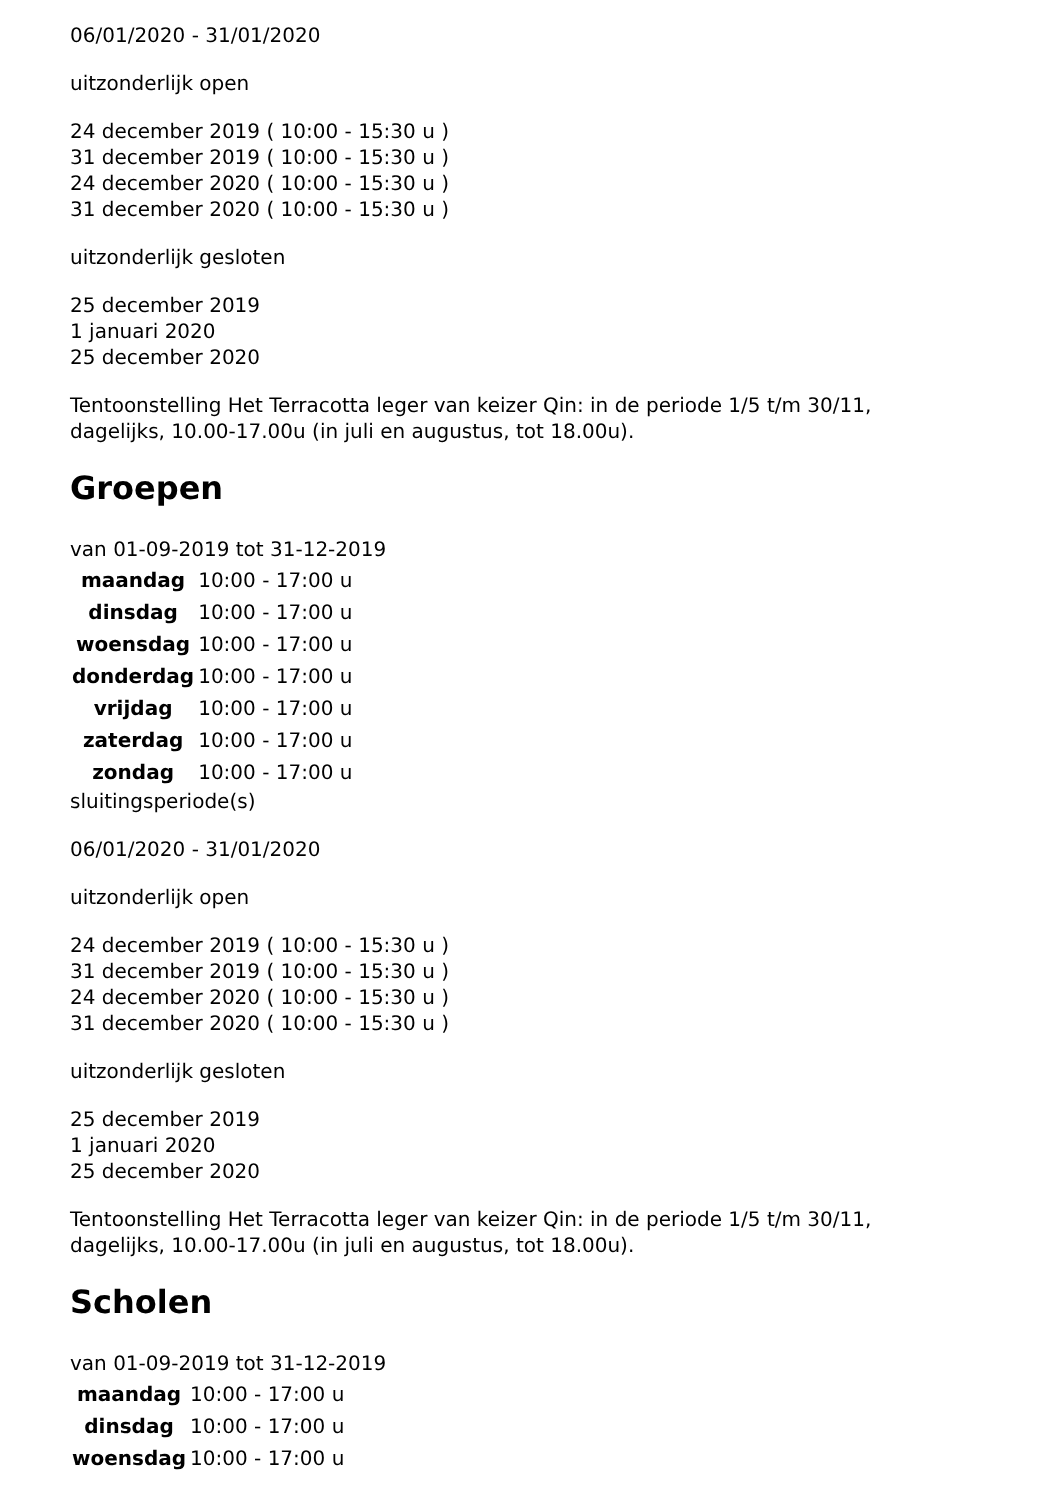06/01/2020 - 31/01/2020
uitzonderlijk open
24 december 2019 ( 10:00 - 15:30 u )
31 december 2019 ( 10:00 - 15:30 u )
24 december 2020 ( 10:00 - 15:30 u )
31 december 2020 ( 10:00 - 15:30 u )
uitzonderlijk gesloten
25 december 2019
1 januari 2020
25 december 2020
Tentoonstelling Het Terracotta leger van keizer Qin: in de periode 1/5 t/m 30/11,
dagelijks, 10.00-17.00u (in juli en augustus, tot 18.00u).
Groepen
van 01-09-2019 tot 31-12-2019
| maandag | 10:00 - 17:00 u |
| dinsdag | 10:00 - 17:00 u |
| woensdag | 10:00 - 17:00 u |
| donderdag | 10:00 - 17:00 u |
| vrijdag | 10:00 - 17:00 u |
| zaterdag | 10:00 - 17:00 u |
| zondag | 10:00 - 17:00 u |
sluitingsperiode(s)
06/01/2020 - 31/01/2020
uitzonderlijk open
24 december 2019 ( 10:00 - 15:30 u )
31 december 2019 ( 10:00 - 15:30 u )
24 december 2020 ( 10:00 - 15:30 u )
31 december 2020 ( 10:00 - 15:30 u )
uitzonderlijk gesloten
25 december 2019
1 januari 2020
25 december 2020
Tentoonstelling Het Terracotta leger van keizer Qin: in de periode 1/5 t/m 30/11,
dagelijks, 10.00-17.00u (in juli en augustus, tot 18.00u).
Scholen
van 01-09-2019 tot 31-12-2019
| maandag | 10:00 - 17:00 u |
| dinsdag | 10:00 - 17:00 u |
| woensdag | 10:00 - 17:00 u |